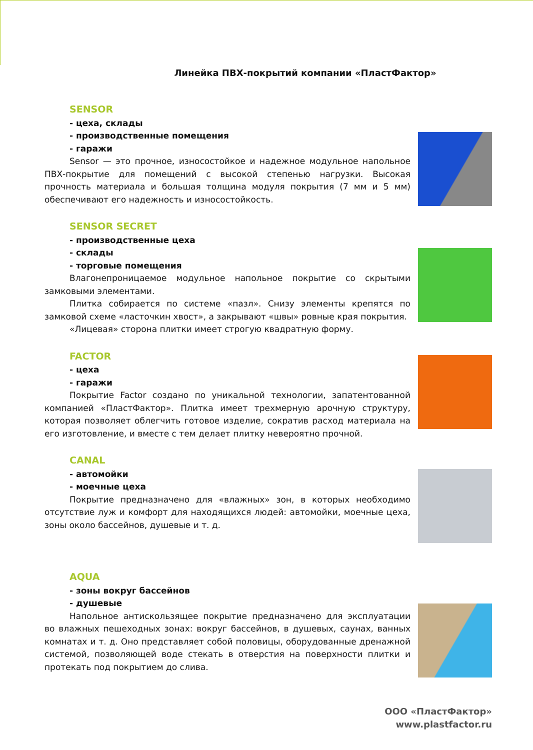Линейка ПВХ-покрытий компании «ПластФактор»
SENSOR
- цеха, склады
- производственные помещения
- гаражи
Sensor — это прочное, износостойкое и надежное модульное напольное ПВХ-покрытие для помещений с высокой степенью нагрузки. Высокая прочность материала и большая толщина модуля покрытия (7 мм и 5 мм) обеспечивают его надежность и износостойкость.
SENSOR SECRET
- производственные цеха
- склады
- торговые помещения
Влагонепроницаемое модульное напольное покрытие со скрытыми замковыми элементами.
Плитка собирается по системе «пазл». Снизу элементы крепятся по замковой схеме «ласточкин хвост», а закрывают «швы» ровные края покрытия.
«Лицевая» сторона плитки имеет строгую квадратную форму.
FACTOR
- цеха
- гаражи
Покрытие Factor создано по уникальной технологии, запатентованной компанией «ПластФактор». Плитка имеет трехмерную арочную структуру, которая позволяет облегчить готовое изделие, сократив расход материала на его изготовление, и вместе с тем делает плитку невероятно прочной.
CANAL
- автомойки
- моечные цеха
Покрытие предназначено для «влажных» зон, в которых необходимо отсутствие луж и комфорт для находящихся людей: автомойки, моечные цеха, зоны около бассейнов, душевые и т. д.
AQUA
- зоны вокруг бассейнов
- душевые
Напольное антискользящее покрытие предназначено для эксплуатации во влажных пешеходных зонах: вокруг бассейнов, в душевых, саунах, ванных комнатах и т. д. Оно представляет собой половицы, оборудованные дренажной системой, позволяющей воде стекать в отверстия на поверхности плитки и протекать под покрытием до слива.
ООО «ПластФактор»
www.plastfactor.ru